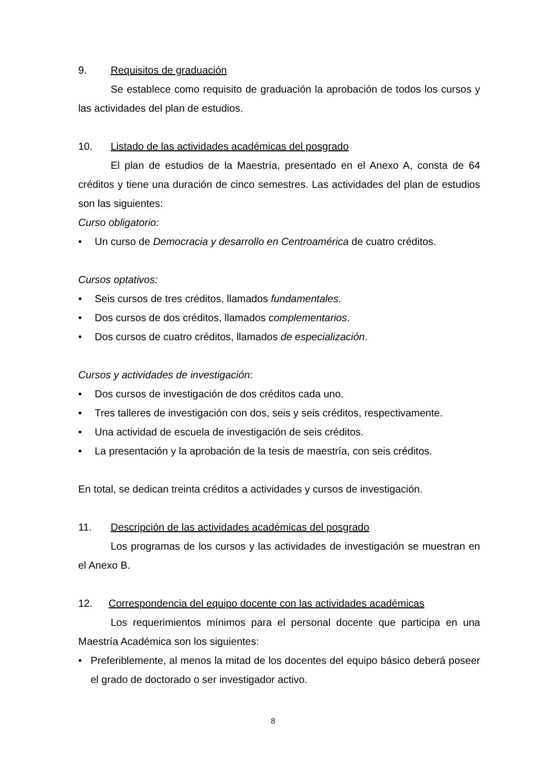9. Requisitos de graduación
Se establece como requisito de graduación la aprobación de todos los cursos y las actividades del plan de estudios.
10. Listado de las actividades académicas del posgrado
El plan de estudios de la Maestría, presentado en el Anexo A, consta de 64 créditos y tiene una duración de cinco semestres. Las actividades del plan de estudios son las siguientes:
Curso obligatorio:
• Un curso de Democracia y desarrollo en Centroamérica de cuatro créditos.
Cursos optativos:
• Seis cursos de tres créditos, llamados fundamentales.
• Dos cursos de dos créditos, llamados complementarios.
• Dos cursos de cuatro créditos, llamados de especialización.
Cursos y actividades de investigación:
• Dos cursos de investigación de dos créditos cada uno.
• Tres talleres de investigación con dos, seis y seis créditos, respectivamente.
• Una actividad de escuela de investigación de seis créditos.
• La presentación y la aprobación de la tesis de maestría, con seis créditos.
En total, se dedican treinta créditos a actividades y cursos de investigación.
11. Descripción de las actividades académicas del posgrado
Los programas de los cursos y las actividades de investigación se muestran en el Anexo B.
12. Correspondencia del equipo docente con las actividades académicas
Los requerimientos mínimos para el personal docente que participa en una Maestría Académica son los siguientes:
• Preferiblemente, al menos la mitad de los docentes del equipo básico deberá poseer el grado de doctorado o ser investigador activo.
8